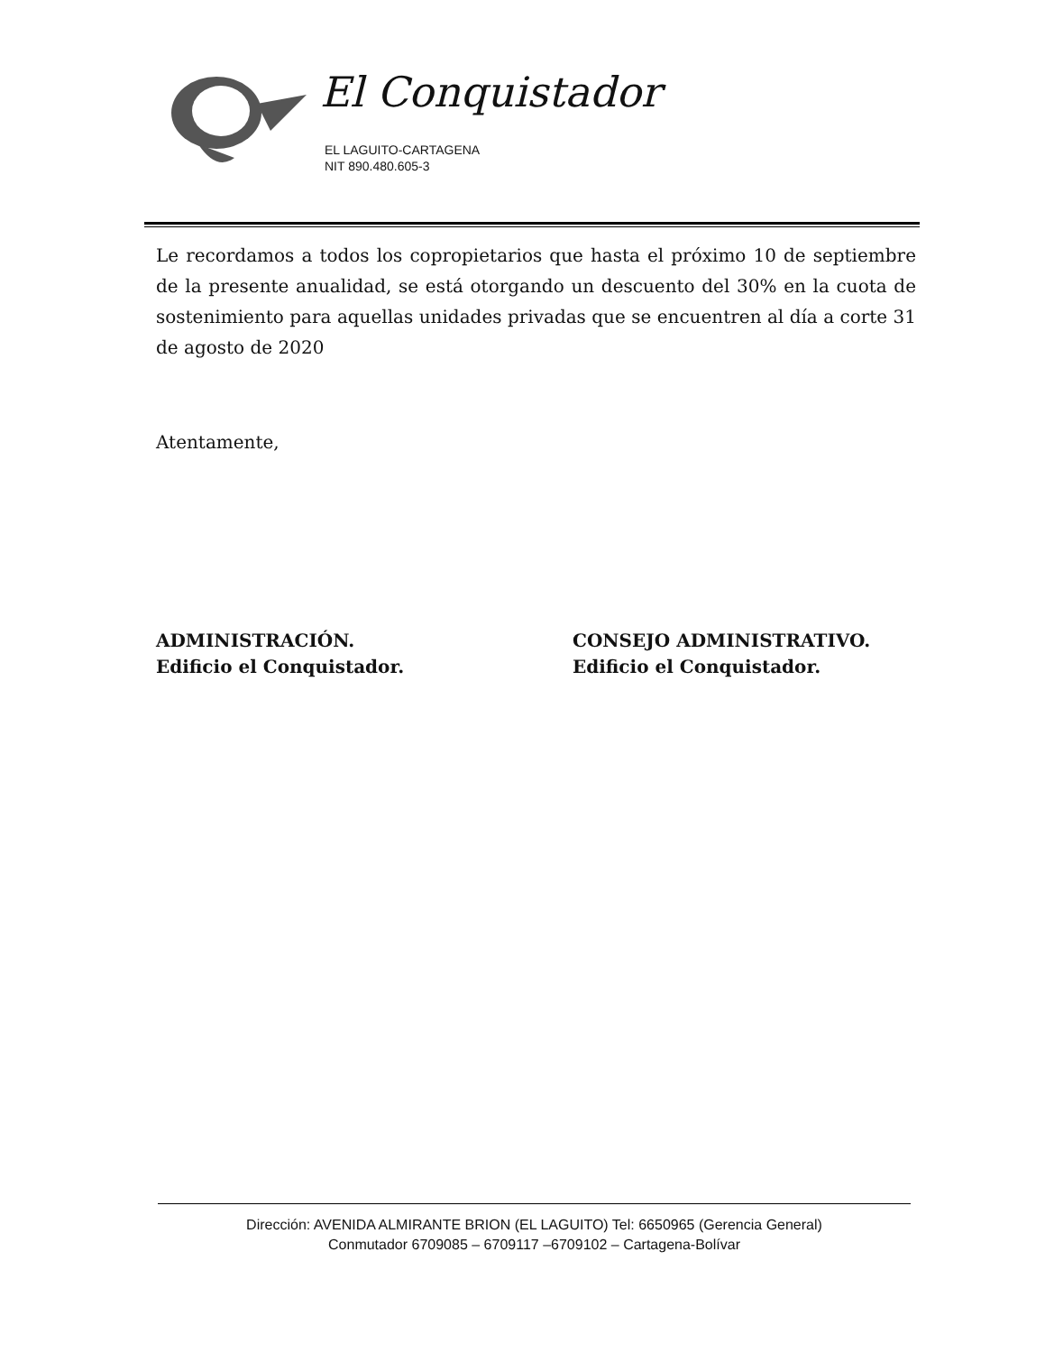El Conquistador
EL LAGUITO-CARTAGENA
NIT 890.480.605-3
Le recordamos a todos los copropietarios que hasta el próximo 10 de septiembre de la presente anualidad, se está otorgando un descuento del 30% en la cuota de sostenimiento para aquellas unidades privadas que se encuentren al día a corte 31 de agosto de 2020
Atentamente,
ADMINISTRACIÓN.
Edificio el Conquistador.
CONSEJO ADMINISTRATIVO.
Edificio el Conquistador.
Dirección: AVENIDA ALMIRANTE BRION (EL LAGUITO) Tel: 6650965 (Gerencia General)
Conmutador 6709085 – 6709117 –6709102 – Cartagena-Bolívar